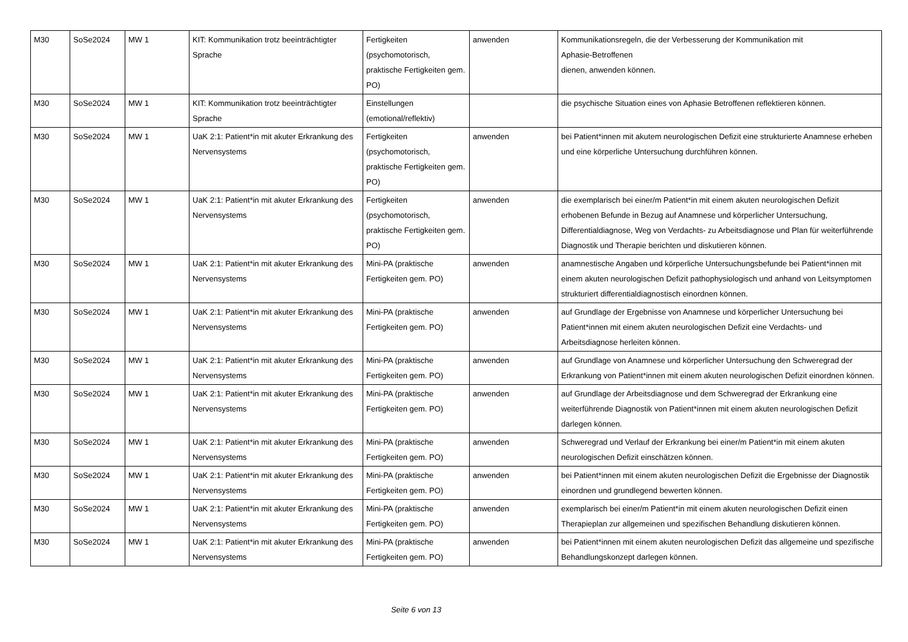| M30 | SoSe2024 | MW 1 | KIT: Kommunikation trotz beeinträchtigter Sprache | Fertigkeiten (psychomotorisch, praktische Fertigkeiten gem. PO) | anwenden | Kommunikationsregeln, die der Verbesserung der Kommunikation mit Aphasie-Betroffenen dienen, anwenden können. |
| M30 | SoSe2024 | MW 1 | KIT: Kommunikation trotz beeinträchtigter Sprache | Einstellungen (emotional/reflektiv) | | die psychische Situation eines von Aphasie Betroffenen reflektieren können. |
| M30 | SoSe2024 | MW 1 | UaK 2:1: Patient*in mit akuter Erkrankung des Nervensystems | Fertigkeiten (psychomotorisch, praktische Fertigkeiten gem. PO) | anwenden | bei Patient*innen mit akutem neurologischen Defizit eine strukturierte Anamnese erheben und eine körperliche Untersuchung durchführen können. |
| M30 | SoSe2024 | MW 1 | UaK 2:1: Patient*in mit akuter Erkrankung des Nervensystems | Fertigkeiten (psychomotorisch, praktische Fertigkeiten gem. PO) | anwenden | die exemplarisch bei einer/m Patient*in mit einem akuten neurologischen Defizit erhobenen Befunde in Bezug auf Anamnese und körperlicher Untersuchung, Differentialdiagnose, Weg von Verdachts- zu Arbeitsdiagnose und Plan für weiterführende Diagnostik und Therapie berichten und diskutieren können. |
| M30 | SoSe2024 | MW 1 | UaK 2:1: Patient*in mit akuter Erkrankung des Nervensystems | Mini-PA (praktische Fertigkeiten gem. PO) | anwenden | anamnestische Angaben und körperliche Untersuchungsbefunde bei Patient*innen mit einem akuten neurologischen Defizit pathophysiologisch und anhand von Leitsymptomen strukturiert differentialdiagnostisch einordnen können. |
| M30 | SoSe2024 | MW 1 | UaK 2:1: Patient*in mit akuter Erkrankung des Nervensystems | Mini-PA (praktische Fertigkeiten gem. PO) | anwenden | auf Grundlage der Ergebnisse von Anamnese und körperlicher Untersuchung bei Patient*innen mit einem akuten neurologischen Defizit eine Verdachts- und Arbeitsdiagnose herleiten können. |
| M30 | SoSe2024 | MW 1 | UaK 2:1: Patient*in mit akuter Erkrankung des Nervensystems | Mini-PA (praktische Fertigkeiten gem. PO) | anwenden | auf Grundlage von Anamnese und körperlicher Untersuchung den Schweregrad der Erkrankung von Patient*innen mit einem akuten neurologischen Defizit einordnen können. |
| M30 | SoSe2024 | MW 1 | UaK 2:1: Patient*in mit akuter Erkrankung des Nervensystems | Mini-PA (praktische Fertigkeiten gem. PO) | anwenden | auf Grundlage der Arbeitsdiagnose und dem Schweregrad der Erkrankung eine weiterführende Diagnostik von Patient*innen mit einem akuten neurologischen Defizit darlegen können. |
| M30 | SoSe2024 | MW 1 | UaK 2:1: Patient*in mit akuter Erkrankung des Nervensystems | Mini-PA (praktische Fertigkeiten gem. PO) | anwenden | Schweregrad und Verlauf der Erkrankung bei einer/m Patient*in mit einem akuten neurologischen Defizit einschätzen können. |
| M30 | SoSe2024 | MW 1 | UaK 2:1: Patient*in mit akuter Erkrankung des Nervensystems | Mini-PA (praktische Fertigkeiten gem. PO) | anwenden | bei Patient*innen mit einem akuten neurologischen Defizit die Ergebnisse der Diagnostik einordnen und grundlegend bewerten können. |
| M30 | SoSe2024 | MW 1 | UaK 2:1: Patient*in mit akuter Erkrankung des Nervensystems | Mini-PA (praktische Fertigkeiten gem. PO) | anwenden | exemplarisch bei einer/m Patient*in mit einem akuten neurologischen Defizit einen Therapieplan zur allgemeinen und spezifischen Behandlung diskutieren können. |
| M30 | SoSe2024 | MW 1 | UaK 2:1: Patient*in mit akuter Erkrankung des Nervensystems | Mini-PA (praktische Fertigkeiten gem. PO) | anwenden | bei Patient*innen mit einem akuten neurologischen Defizit das allgemeine und spezifische Behandlungskonzept darlegen können. |
Seite 6 von 13